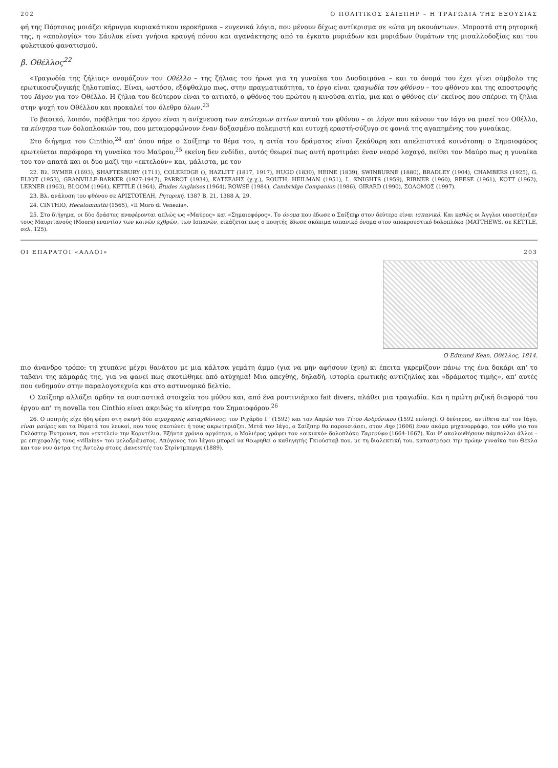202 Ο ΠΟΛΙΤΙΚΟΣ ΣΑΙΞΠΗΡ – Η ΤΡΑΓΩΔΙΑ ΤΗΣ ΕΞΟΥΣΙΑΣ
φή της Πόρτσιας μοιάζει κήρυγμα κυριακάτικου ιεροκήρυκα – ευγενικά λόγια, που μένουν δίχως αντίκρισμα σε «ώτα μη ακουόντων». Μπροστά στη ρητορική της, η «απολογία» του Σάυλοκ είναι γνήσια κραυγή πόνου και αγανάκτησης από τα έγκατα μυριάδων και μυριάδων θυμάτων της μισαλλοδοξίας και του φυλετικού φανατισμού.
β. Οθέλλος<sup>22</sup>
«Τραγωδία της ζήλιας» ονομάζουν τον Οθέλλο – της ζήλιας του ήρωα για τη γυναίκα του Δυσδαιμόνα – και το όνομά του έχει γίνει σύμβολο της ερωτικοσυζυγικής ζηλοτυπίας. Είναι, ωστόσο, εξόφθαλμο πως, στην πραγματικότητα, το έργο είναι τραγωδία του φθόνου – του φθόνου και της αποστροφής του Ιάγου για τον Οθέλλο. Η ζήλια του δεύτερου είναι το αιτιατό, ο φθόνος του πρώτου η κινούσα αιτία, μια και ο φθόνος είν' εκείνος που σπέρνει τη ζήλια στην ψυχή του Οθέλλου και προκαλεί τον όλεθρο όλων.<sup>23</sup>
Το βασικό, λοιπόν, πρόβλημα του έργου είναι η ανίχνευση των απώτερων αιτίων αυτού του φθόνου – οι λόγοι που κάνουν τον Ιάγο να μισεί τον Οθέλλο, τα κίνητρα των δολοπλοκιών του, που μεταμορφώνουν έναν δοξασμένο πολεμιστή και ευτυχή εραστή-σύζυγο σε φονιά της αγαπημένης του γυναίκας.
Στο διήγημα του Cinthio,<sup>24</sup> απ' όπου πήρε ο Σαίξπηρ το θέμα του, η αιτία του δράματος είναι ξεκάθαρη και απελπιστικά κοινότοπη: ο Σημαιοφόρος ερωτεύεται παράφορα τη γυναίκα του Μαύρου,<sup>25</sup> εκείνη δεν ενδίδει, αυτός θεωρεί πως αυτή προτιμάει έναν νεαρό λοχαγό, πείθει τον Μαύρο πως η γυναίκα του τον απατά και οι δυο μαζί την «εκτελούν» και, μάλιστα, με τον
22. Βλ. RYMER (1693), SHAFTESBURY (1711), COLERIDGE (), HAZLITT (1817, 1917), HUGO (1830), HEINE (1839), SWINBURNE (1880), BRADLEY (1904), CHAMBERS (1925), G. ELIOT (1953), GRANVILLE-BARKER (1927-1947), PARROT (1934), ΚΑΤΣΕΛΗΣ (χ.χ.), ROUTH, HEILMAN (1951), L. KNIGHTS (1959), RIBNER (1960), REESE (1961), KOTT (1962), LERNER (1963), BLOOM (1964), KETTLE (1964), Études Anglaises (1964), ROWSE (1984), Cambridge Companion (1986), GIRARD (1990), ΣΟΛΟΜΟΣ (1997).
23. Βλ. ανάλυση του φθόνου σε ΑΡΙΣΤΟΤΕΛΗ, Ρητορική, 1387 Β, 21, 1388 Α, 29.
24. CINTHIO, Hecatommithi (1565), «Il Moro di Venezia».
25. Στο διήγημα, οι δύο δράστες αναφέρονται απλώς ως «Μαύρος» και «Σημαιοφόρος». Το όνομα που έδωσε ο Σαίξπηρ στον δεύτερο είναι ισπανικό. Και καθώς οι Άγγλοι υποστήριζαν τους Μαυριτανούς (Moors) εναντίον των κοινών εχθρών, των Ισπανών, εικάζεται πως ο ποιητής έδωσε σκόπιμα ισπανικό όνομα στον αποκρουστικό δολοπλόκο (MATTHEWS, σε KETTLE, σελ. 125).
ΟΙ ΕΠΑΡΑΤΟΙ «ΑΛΛΟΙ» 203
Ο Edmund Kean, Οθέλλος, 1814.
πιο άνανδρο τρόπο: τη χτυπάνε μέχρι θανάτου με μια κάλτσα γεμάτη άμμο (για να μην αφήσουν ίχνη) κι έπειτα γκρεμίζουν πάνω της ένα δοκάρι απ' το ταβάνι της κάμαράς της, για να φανεί πως σκοτώθηκε από ατύχημα! Μια απεχθής, δηλαδή, ιστορία ερωτικής αντιζηλίας και «δράματος τιμής», απ' αυτές που ενδημούν στην παραλογοτεχνία και στο αστυνομικό δελτίο.
Ο Σαίξπηρ αλλάζει άρδην τα ουσιαστικά στοιχεία του μύθου και, από ένα ρουτινιέρικο fait divers, πλάθει μια τραγωδία. Και η πρώτη ριζική διαφορά του έργου απ' τη novella του Cinthio είναι ακριβώς τα κίνητρα του Σημαιοφόρου.<sup>26</sup>
26. Ο ποιητής είχε ήδη φέρει στη σκηνή δύο αιμοχαρείς καταχθόνιους: τον Ριχάρδο Γ' (1592) και τον Ααρών του Τίτου Ανδρόνικου (1592 επίσης). Ο δεύτερος, αντίθετα απ' τον Ιάγο, είναι μαύρος και τα θύματά του λευκοί, που τους σκοτώνει ή τους ακρωτηριάζει. Μετά τον Ιάγο, ο Σαίξπηρ θα παρουσιάσει, στον Αηρ (1606) έναν ακόμα μηχανορράφο, τον νόθο γιο του Γκλόστερ Έντμουντ, που «εκτελεί» την Κορντέλια. Εξήντα χρόνια αργότερα, ο Μολιέρος γράφει τον «οικιακό» δολοπλόκο Ταρτούφο (1664-1667). Και θ' ακολουθήσουν πάμπολλοι άλλοι – με επιχεφαλής τους «villains» του μελοδράματος. Απόγονος του Ιάγου μπορεί να θεωρηθεί ο καθηγητής Γκιούσταβ που, με τη διαλεκτική του, καταστρέφει την πρώην γυναίκα του Θέκλα και τον νυν άντρα της Άντολφ στους Δανειστές του Στρίντμπεργκ (1889).